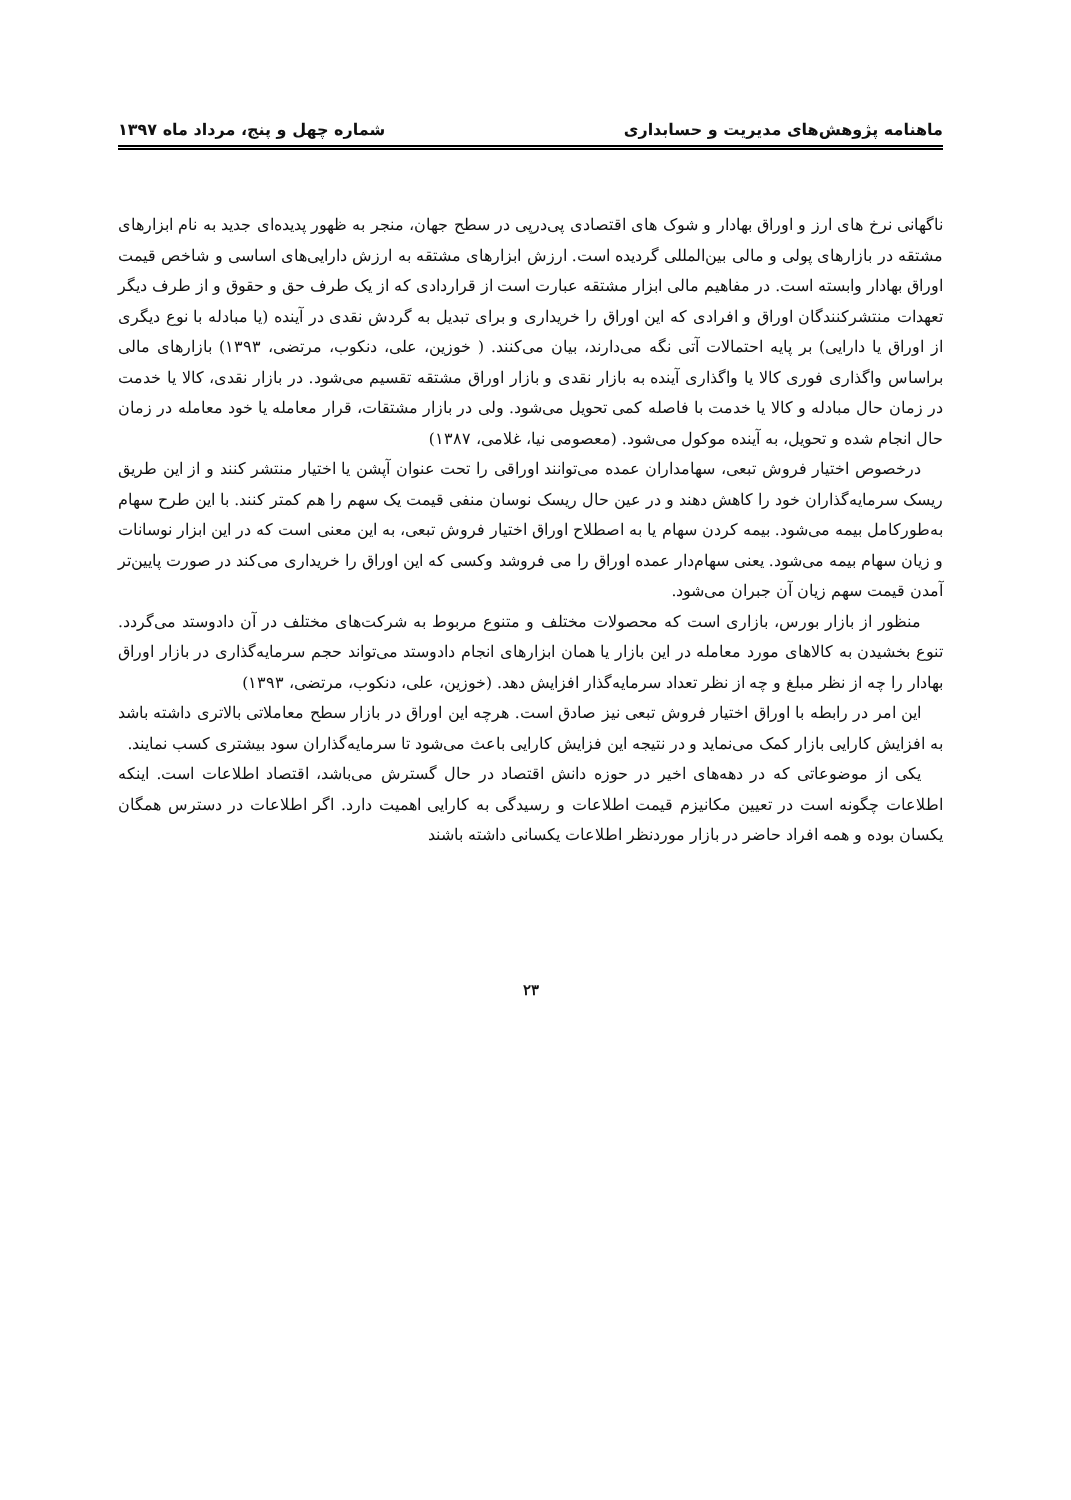ماهنامه پژوهش‌های مدیریت و حسابداری شماره چهل و پنج، مرداد ماه ۱۳۹۷
ناگهانی نرخ های ارز و اوراق بهادار و شوک های اقتصادی پی‌درپی در سطح جهان، منجر به ظهور پدیده‌ای جدید به نام ابزارهای مشتقه در بازارهای پولی و مالی بین‌المللی گردیده است. ارزش ابزارهای مشتقه به ارزش دارایی‌های اساسی و شاخص قیمت اوراق بهادار وابسته است. در مفاهیم مالی ابزار مشتقه عبارت است از قراردادی که از یک طرف حق و حقوق و از طرف دیگر تعهدات منتشرکنندگان اوراق و افرادی که این اوراق را خریداری و برای تبدیل به گردش نقدی در آینده (یا مبادله با نوع دیگری از اوراق یا دارایی) بر پایه احتمالات آتی نگه می‌دارند، بیان می‌کنند. ( خوزین، علی، دنکوب، مرتضی، ۱۳۹۳) بازارهای مالی براساس واگذاری فوری کالا یا واگذاری آینده به بازار نقدی و بازار اوراق مشتقه تقسیم می‌شود. در بازار نقدی، کالا یا خدمت در زمان حال مبادله و کالا یا خدمت با فاصله کمی تحویل می‌شود. ولی در بازار مشتقات، قرار معامله یا خود معامله در زمان حال انجام شده و تحویل، به آینده موکول می‌شود. (معصومی نیا، غلامی، ۱۳۸۷)
درخصوص اختیار فروش تبعی، سهامداران عمده می‌توانند اوراقی را تحت عنوان آپشن یا اختیار منتشر کنند و از این طریق ریسک سرمایه‌گذاران خود را کاهش دهند و در عین حال ریسک نوسان منفی قیمت یک سهم را هم کمتر کنند. با این طرح سهام به‌طورکامل بیمه می‌شود. بیمه کردن سهام یا به اصطلاح اوراق اختیار فروش تبعی، به این معنی است که در این ابزار نوسانات و زیان سهام بیمه می‌شود. یعنی سهام‌دار عمده اوراق را می فروشد وکسی که این اوراق را خریداری می‌کند در صورت پایین‌تر آمدن قیمت سهم زیان آن جبران می‌شود.
منظور از بازار بورس، بازاری است که محصولات مختلف و متنوع مربوط به شرکت‌های مختلف در آن دادوستد می‌گردد. تنوع بخشیدن به کالاهای مورد معامله در این بازار یا همان ابزارهای انجام دادوستد می‌تواند حجم سرمایه‌گذاری در بازار اوراق بهادار را چه از نظر مبلغ و چه از نظر تعداد سرمایه‌گذار افزایش دهد. (خوزین، علی، دنکوب، مرتضی، ۱۳۹۳)
این امر در رابطه با اوراق اختیار فروش تبعی نیز صادق است. هرچه این اوراق در بازار سطح معاملاتی بالاتری داشته باشد به افزایش کارایی بازار کمک می‌نماید و در نتیجه این فزایش کارایی باعث می‌شود تا سرمایه‌گذاران سود بیشتری کسب نمایند.
یکی از موضوعاتی که در دهه‌های اخیر در حوزه دانش اقتصاد در حال گسترش می‌باشد، اقتصاد اطلاعات است. اینکه اطلاعات چگونه است در تعیین مکانیزم قیمت اطلاعات و رسیدگی به کارایی اهمیت دارد. اگر اطلاعات در دسترس همگان یکسان بوده و همه افراد حاضر در بازار موردنظر اطلاعات یکسانی داشته باشند
۲۳